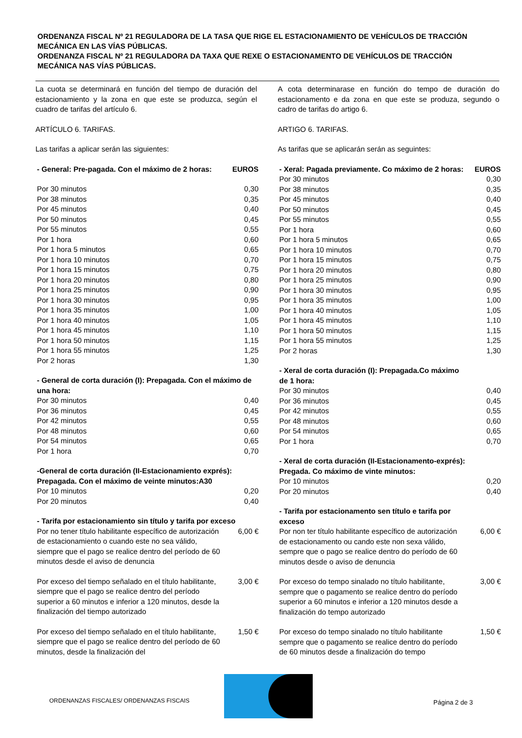ORDENANZA FISCAL Nº 21 REGULADORA DE LA TASA QUE RIGE EL ESTACIONAMIENTO DE VEHÍCULOS DE TRACCIÓN MECÁNICA EN LAS VÍAS PÚBLICAS.
ORDENANZA FISCAL Nº 21 REGULADORA DA TAXA QUE REXE O ESTACIONAMENTO DE VEHÍCULOS DE TRACCIÓN MECÁNICA NAS VÍAS PÚBLICAS.
La cuota se determinará en función del tiempo de duración del estacionamiento y la zona en que este se produzca, según el cuadro de tarifas del artículo 6.
ARTÍCULO 6. TARIFAS.
Las tarifas a aplicar serán las siguientes:
| - General: Pre-pagada. Con el máximo de 2 horas: | EUROS |
| --- | --- |
| Por 30 minutos | 0,30 |
| Por 38 minutos | 0,35 |
| Por 45 minutos | 0,40 |
| Por 50 minutos | 0,45 |
| Por 55 minutos | 0,55 |
| Por 1 hora | 0,60 |
| Por 1 hora 5 minutos | 0,65 |
| Por 1 hora 10 minutos | 0,70 |
| Por 1 hora 15 minutos | 0,75 |
| Por 1 hora 20 minutos | 0,80 |
| Por 1 hora 25 minutos | 0,90 |
| Por 1 hora 30 minutos | 0,95 |
| Por 1 hora 35 minutos | 1,00 |
| Por 1 hora 40 minutos | 1,05 |
| Por 1 hora 45 minutos | 1,10 |
| Por 1 hora 50 minutos | 1,15 |
| Por 1 hora 55 minutos | 1,25 |
| Por 2 horas | 1,30 |
| - General de corta duración (I): Prepagada. Con el máximo de una hora: | |
| Por 30 minutos | 0,40 |
| Por 36 minutos | 0,45 |
| Por 42 minutos | 0,55 |
| Por 48 minutos | 0,60 |
| Por 54 minutos | 0,65 |
| Por 1 hora | 0,70 |
| -General de corta duración (II-Estacionamiento exprés): Prepagada. Con el máximo de veinte minutos:A30 | |
| Por 10 minutos | 0,20 |
| Por 20 minutos | 0,40 |
| - Tarifa por estacionamiento sin título y tarifa por exceso | |
| Por no tener título habilitante específico de autorización de estacionamiento o cuando este no sea válido, siempre que el pago se realice dentro del período de 60 minutos desde el aviso de denuncia | 6,00 € |
| Por exceso del tiempo señalado en el título habilitante, siempre que el pago se realice dentro del período superior a 60 minutos e inferior a 120 minutos, desde la finalización del tiempo autorizado | 3,00 € |
| Por exceso del tiempo señalado en el título habilitante, siempre que el pago se realice dentro del período de 60 minutos, desde la finalización del | 1,50 € |
A cota determinarase en función do tempo de duración do estacionamento e da zona en que este se produza, segundo o cadro de tarifas do artigo 6.
ARTIGO 6. TARIFAS.
As tarifas que se aplicarán serán as seguintes:
| - Xeral: Pagada previamente. Co máximo de 2 horas: | EUROS |
| --- | --- |
| Por 30 minutos | 0,30 |
| Por 38 minutos | 0,35 |
| Por 45 minutos | 0,40 |
| Por 50 minutos | 0,45 |
| Por 55 minutos | 0,55 |
| Por 1 hora | 0,60 |
| Por 1 hora 5 minutos | 0,65 |
| Por 1 hora 10 minutos | 0,70 |
| Por 1 hora 15 minutos | 0,75 |
| Por 1 hora 20 minutos | 0,80 |
| Por 1 hora 25 minutos | 0,90 |
| Por 1 hora 30 minutos | 0,95 |
| Por 1 hora 35 minutos | 1,00 |
| Por 1 hora 40 minutos | 1,05 |
| Por 1 hora 45 minutos | 1,10 |
| Por 1 hora 50 minutos | 1,15 |
| Por 1 hora 55 minutos | 1,25 |
| Por 2 horas | 1,30 |
| - Xeral de corta duración (I): Prepagada.Co máximo de 1 hora: | |
| Por 30 minutos | 0,40 |
| Por 36 minutos | 0,45 |
| Por 42 minutos | 0,55 |
| Por 48 minutos | 0,60 |
| Por 54 minutos | 0,65 |
| Por 1 hora | 0,70 |
| - Xeral de corta duración (II-Estacionamento-exprés): Pregada. Co máximo de vinte minutos: | |
| Por 10 minutos | 0,20 |
| Por 20 minutos | 0,40 |
| - Tarifa por estacionamento sen título e tarifa por exceso | |
| Por non ter título habilitante específico de autorización de estacionamento ou cando este non sexa válido, sempre que o pago se realice dentro do período de 60 minutos desde o aviso de denuncia | 6,00 € |
| Por exceso do tempo sinalado no título habilitante, sempre que o pagamento se realice dentro do período superior a 60 minutos e inferior a 120 minutos desde a finalización do tempo autorizado | 3,00 € |
| Por exceso do tempo sinalado no título habilitante sempre que o pagamento se realice dentro do período de 60 minutos desde a finalización do tempo | 1,50 € |
ORDENANZAS FISCALES/ ORDENANZAS FISCAIS
Página 2 de 3